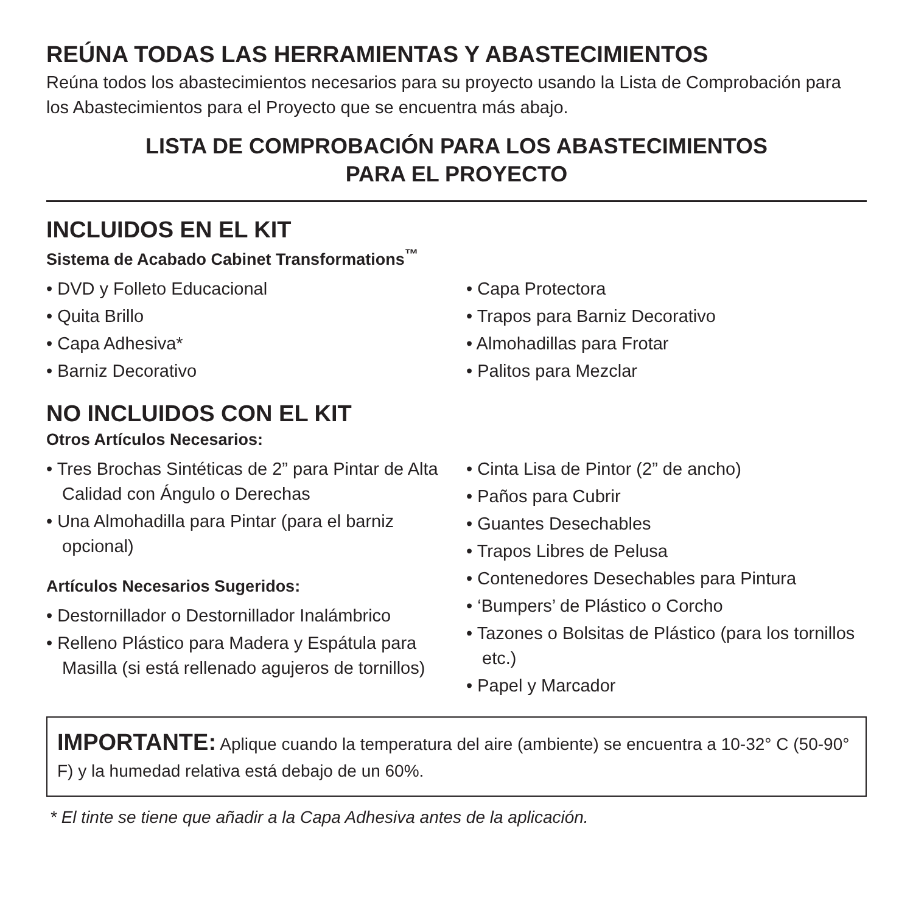REÚNA TODAS LAS HERRAMIENTAS Y ABASTECIMIENTOS
Reúna todos los abastecimientos necesarios para su proyecto usando la Lista de Comprobación para los Abastecimientos para el Proyecto que se encuentra más abajo.
LISTA DE COMPROBACIÓN PARA LOS ABASTECIMIENTOS
PARA EL PROYECTO
INCLUIDOS EN EL KIT
Sistema de Acabado Cabinet Transformations<sup>™</sup>
• DVD y Folleto Educacional
• Quita Brillo
• Capa Adhesiva*
• Barniz Decorativo
• Capa Protectora
• Trapos para Barniz Decorativo
• Almohadillas para Frotar
• Palitos para Mezclar
NO INCLUIDOS CON EL KIT
Otros Artículos Necesarios:
• Tres Brochas Sintéticas de 2” para Pintar de Alta Calidad con Ángulo o Derechas
• Una Almohadilla para Pintar (para el barniz opcional)
Artículos Necesarios Sugeridos:
• Destornillador o Destornillador Inalámbrico
• Relleno Plástico para Madera y Espátula para Masilla (si está rellenado agujeros de tornillos)
• Cinta Lisa de Pintor (2” de ancho)
• Paños para Cubrir
• Guantes Desechables
• Trapos Libres de Pelusa
• Contenedores Desechables para Pintura
• ‘Bumpers’ de Plástico o Corcho
• Tazones o Bolsitas de Plástico (para los tornillos etc.)
• Papel y Marcador
IMPORTANTE: Aplique cuando la temperatura del aire (ambiente) se encuentra a 10-32° C (50-90° F) y la humedad relativa está debajo de un 60%.
* El tinte se tiene que añadir a la Capa Adhesiva antes de la aplicación.